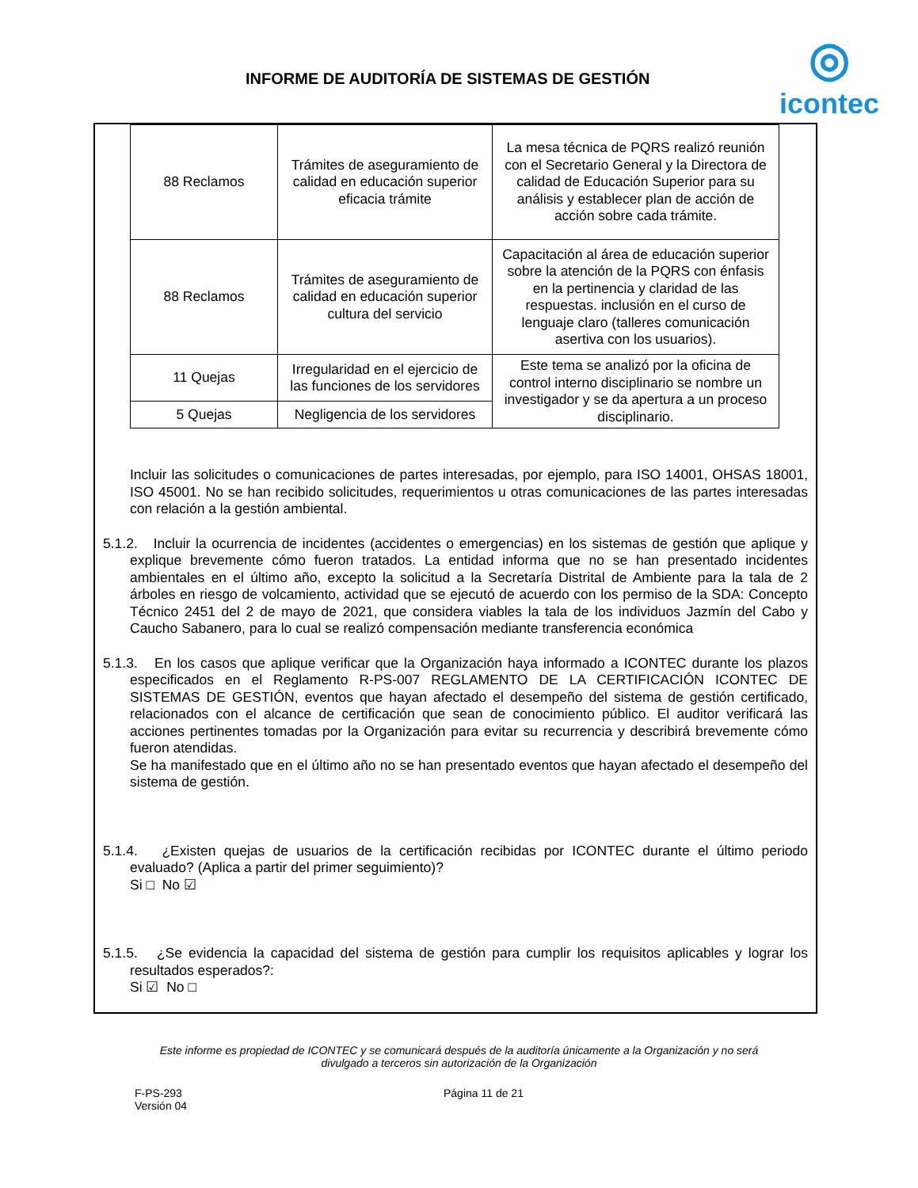INFORME DE AUDITORÍA DE SISTEMAS DE GESTIÓN
◎
icontec
| 88 Reclamos | Trámites de aseguramiento de calidad en educación superior eficacia trámite | La mesa técnica de PQRS realizó reunión con el Secretario General y la Directora de calidad de Educación Superior para su análisis y establecer plan de acción de acción sobre cada trámite. |
| 88 Reclamos | Trámites de aseguramiento de calidad en educación superior cultura del servicio | Capacitación al área de educación superior sobre la atención de la PQRS con énfasis en la pertinencia y claridad de las respuestas. inclusión en el curso de lenguaje claro (talleres comunicación asertiva con los usuarios). |
| 11 Quejas | Irregularidad en el ejercicio de las funciones de los servidores | Este tema se analizó por la oficina de control interno disciplinario se nombre un investigador y se da apertura a un proceso disciplinario. |
| 5 Quejas | Negligencia de los servidores | |
Incluir las solicitudes o comunicaciones de partes interesadas, por ejemplo, para ISO 14001, OHSAS 18001, ISO 45001. No se han recibido solicitudes, requerimientos u otras comunicaciones de las partes interesadas con relación a la gestión ambiental.
5.1.2. Incluir la ocurrencia de incidentes (accidentes o emergencias) en los sistemas de gestión que aplique y explique brevemente cómo fueron tratados. La entidad informa que no se han presentado incidentes ambientales en el último año, excepto la solicitud a la Secretaría Distrital de Ambiente para la tala de 2 árboles en riesgo de volcamiento, actividad que se ejecutó de acuerdo con los permiso de la SDA: Concepto Técnico 2451 del 2 de mayo de 2021, que considera viables la tala de los individuos Jazmín del Cabo y Caucho Sabanero, para lo cual se realizó compensación mediante transferencia económica
5.1.3. En los casos que aplique verificar que la Organización haya informado a ICONTEC durante los plazos especificados en el Reglamento R-PS-007 REGLAMENTO DE LA CERTIFICACIÓN ICONTEC DE SISTEMAS DE GESTIÓN, eventos que hayan afectado el desempeño del sistema de gestión certificado, relacionados con el alcance de certificación que sean de conocimiento público. El auditor verificará las acciones pertinentes tomadas por la Organización para evitar su recurrencia y describirá brevemente cómo fueron atendidas.
Se ha manifestado que en el último año no se han presentado eventos que hayan afectado el desempeño del sistema de gestión.
5.1.4. ¿Existen quejas de usuarios de la certificación recibidas por ICONTEC durante el último periodo evaluado? (Aplica a partir del primer seguimiento)?
Si □ No ☑
5.1.5. ¿Se evidencia la capacidad del sistema de gestión para cumplir los requisitos aplicables y lograr los resultados esperados?:
Si ☑ No □
Este informe es propiedad de ICONTEC y se comunicará después de la auditoría únicamente a la Organización y no será divulgado a terceros sin autorización de la Organización
F-PS-293
Versión 04
Página 11 de 21